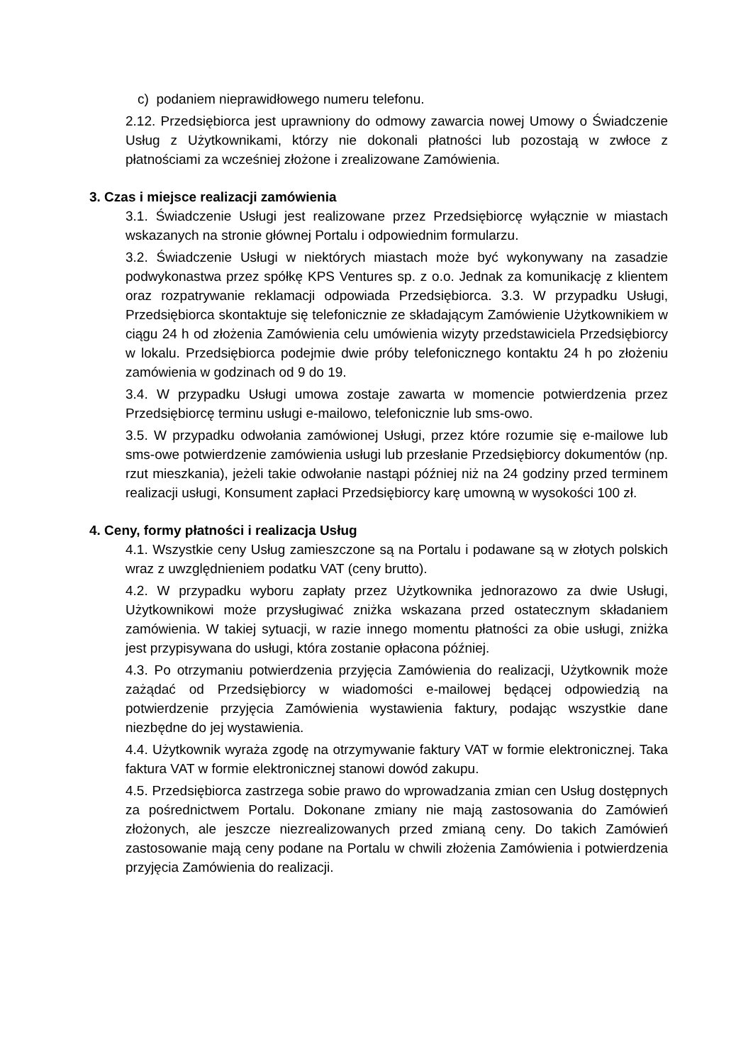c) podaniem nieprawidłowego numeru telefonu.
2.12. Przedsiębiorca jest uprawniony do odmowy zawarcia nowej Umowy o Świadczenie Usług z Użytkownikami, którzy nie dokonali płatności lub pozostają w zwłoce z płatnościami za wcześniej złożone i zrealizowane Zamówienia.
3. Czas i miejsce realizacji zamówienia
3.1. Świadczenie Usługi jest realizowane przez Przedsiębiorcę wyłącznie w miastach wskazanych na stronie głównej Portalu i odpowiednim formularzu.
3.2. Świadczenie Usługi w niektórych miastach może być wykonywany na zasadzie podwykonastwa przez spółkę KPS Ventures sp. z o.o. Jednak za komunikację z klientem oraz rozpatrywanie reklamacji odpowiada Przedsiębiorca. 3.3. W przypadku Usługi, Przedsiębiorca skontaktuje się telefonicznie ze składającym Zamówienie Użytkownikiem w ciągu 24 h od złożenia Zamówienia celu umówienia wizyty przedstawiciela Przedsiębiorcy w lokalu. Przedsiębiorca podejmie dwie próby telefonicznego kontaktu 24 h po złożeniu zamówienia w godzinach od 9 do 19.
3.4. W przypadku Usługi umowa zostaje zawarta w momencie potwierdzenia przez Przedsiębiorcę terminu usługi e-mailowo, telefonicznie lub sms-owo.
3.5. W przypadku odwołania zamówionej Usługi, przez które rozumie się e-mailowe lub sms-owe potwierdzenie zamówienia usługi lub przesłanie Przedsiębiorcy dokumentów (np. rzut mieszkania), jeżeli takie odwołanie nastąpi później niż na 24 godziny przed terminem realizacji usługi, Konsument zapłaci Przedsiębiorcy karę umowną w wysokości 100 zł.
4. Ceny, formy płatności i realizacja Usług
4.1. Wszystkie ceny Usług zamieszczone są na Portalu i podawane są w złotych polskich wraz z uwzględnieniem podatku VAT (ceny brutto).
4.2. W przypadku wyboru zapłaty przez Użytkownika jednorazowo za dwie Usługi, Użytkownikowi może przysługiwać zniżka wskazana przed ostatecznym składaniem zamówienia. W takiej sytuacji, w razie innego momentu płatności za obie usługi, zniżka jest przypisywana do usługi, która zostanie opłacona później.
4.3. Po otrzymaniu potwierdzenia przyjęcia Zamówienia do realizacji, Użytkownik może zażądać od Przedsiębiorcy w wiadomości e-mailowej będącej odpowiedzią na potwierdzenie przyjęcia Zamówienia wystawienia faktury, podając wszystkie dane niezbędne do jej wystawienia.
4.4. Użytkownik wyraża zgodę na otrzymywanie faktury VAT w formie elektronicznej. Taka faktura VAT w formie elektronicznej stanowi dowód zakupu.
4.5. Przedsiębiorca zastrzega sobie prawo do wprowadzania zmian cen Usług dostępnych za pośrednictwem Portalu. Dokonane zmiany nie mają zastosowania do Zamówień złożonych, ale jeszcze niezrealizowanych przed zmianą ceny. Do takich Zamówień zastosowanie mają ceny podane na Portalu w chwili złożenia Zamówienia i potwierdzenia przyjęcia Zamówienia do realizacji.